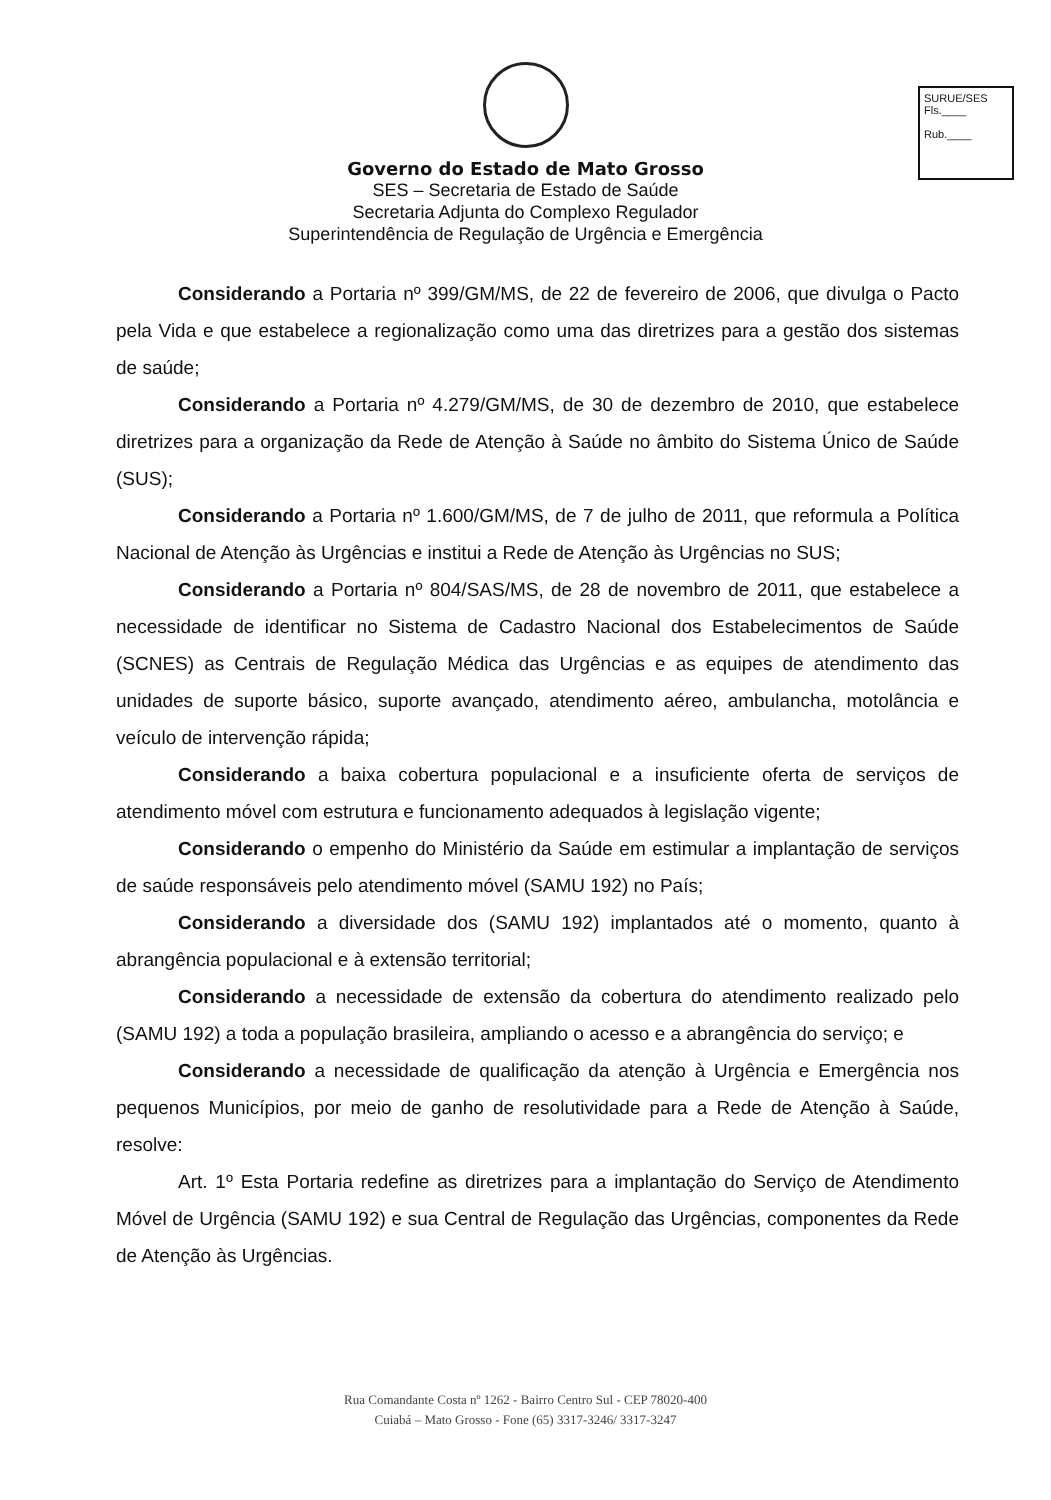SURUE/SES
Fls.____
Rub.____
Governo do Estado de Mato Grosso
SES – Secretaria de Estado de Saúde
Secretaria Adjunta do Complexo Regulador
Superintendência de Regulação de Urgência e Emergência
Considerando a Portaria nº 399/GM/MS, de 22 de fevereiro de 2006, que divulga o Pacto pela Vida e que estabelece a regionalização como uma das diretrizes para a gestão dos sistemas de saúde;
Considerando a Portaria nº 4.279/GM/MS, de 30 de dezembro de 2010, que estabelece diretrizes para a organização da Rede de Atenção à Saúde no âmbito do Sistema Único de Saúde (SUS);
Considerando a Portaria nº 1.600/GM/MS, de 7 de julho de 2011, que reformula a Política Nacional de Atenção às Urgências e institui a Rede de Atenção às Urgências no SUS;
Considerando a Portaria nº 804/SAS/MS, de 28 de novembro de 2011, que estabelece a necessidade de identificar no Sistema de Cadastro Nacional dos Estabelecimentos de Saúde (SCNES) as Centrais de Regulação Médica das Urgências e as equipes de atendimento das unidades de suporte básico, suporte avançado, atendimento aéreo, ambulancha, motolância e veículo de intervenção rápida;
Considerando a baixa cobertura populacional e a insuficiente oferta de serviços de atendimento móvel com estrutura e funcionamento adequados à legislação vigente;
Considerando o empenho do Ministério da Saúde em estimular a implantação de serviços de saúde responsáveis pelo atendimento móvel (SAMU 192) no País;
Considerando a diversidade dos (SAMU 192) implantados até o momento, quanto à abrangência populacional e à extensão territorial;
Considerando a necessidade de extensão da cobertura do atendimento realizado pelo (SAMU 192) a toda a população brasileira, ampliando o acesso e a abrangência do serviço; e
Considerando a necessidade de qualificação da atenção à Urgência e Emergência nos pequenos Municípios, por meio de ganho de resolutividade para a Rede de Atenção à Saúde, resolve:
Art. 1º Esta Portaria redefine as diretrizes para a implantação do Serviço de Atendimento Móvel de Urgência (SAMU 192) e sua Central de Regulação das Urgências, componentes da Rede de Atenção às Urgências.
Rua Comandante Costa nº 1262 - Bairro Centro Sul - CEP 78020-400
Cuiabá – Mato Grosso - Fone (65) 3317-3246/ 3317-3247